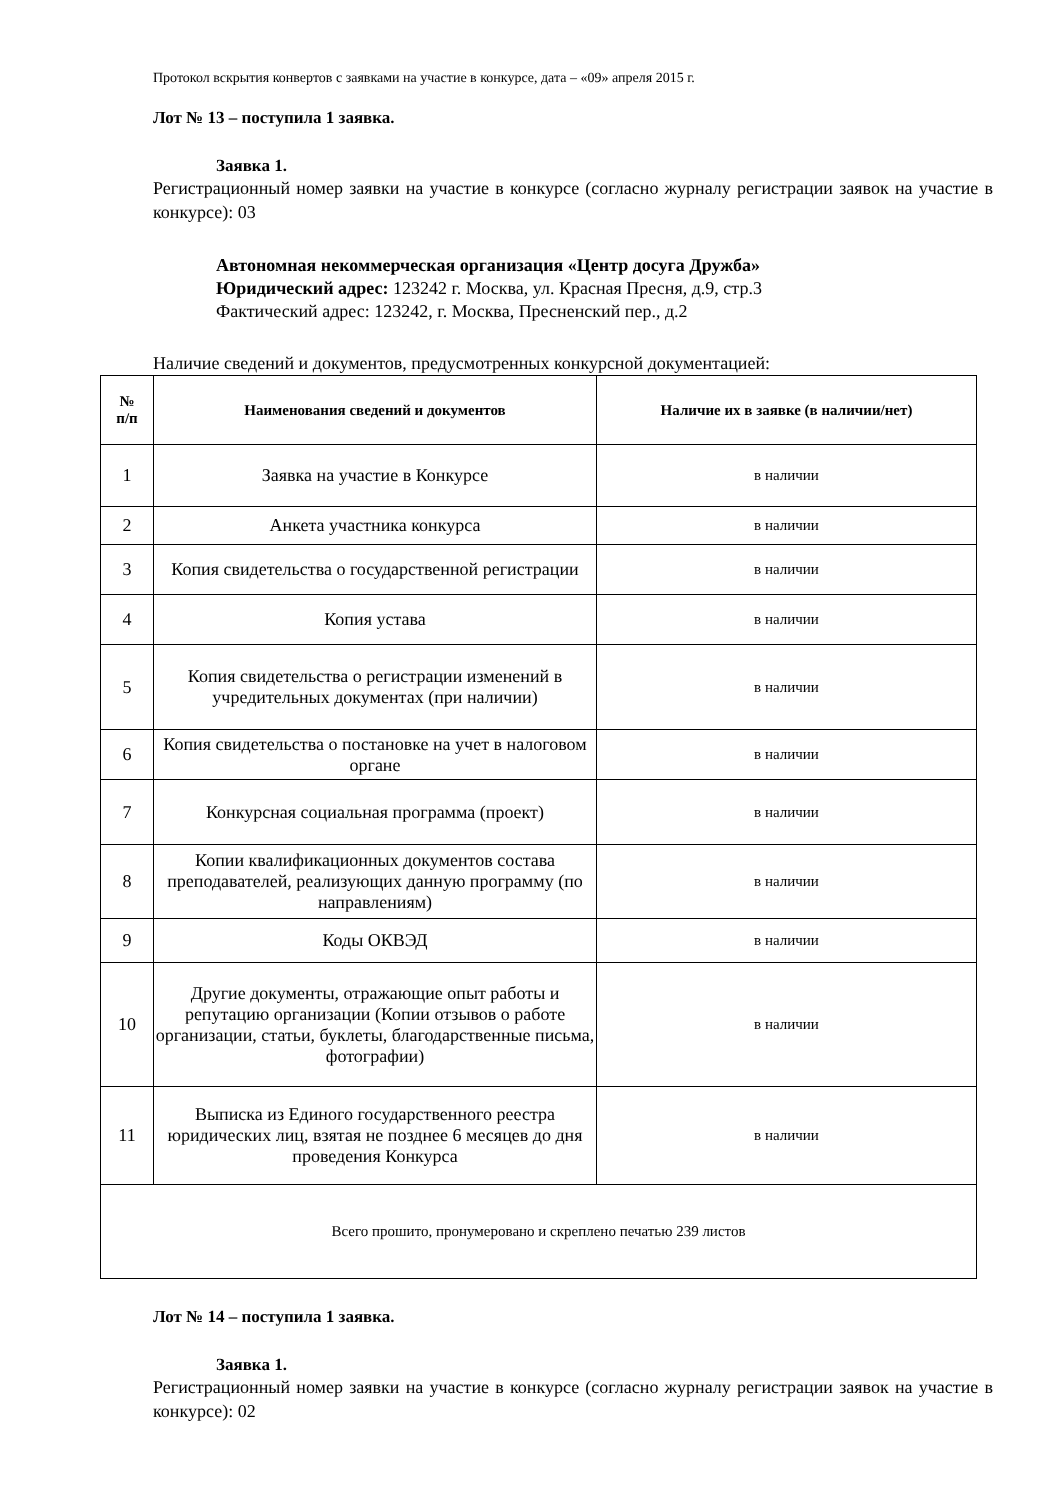Протокол вскрытия конвертов с заявками на участие в конкурсе, дата – «09» апреля 2015 г.
Лот № 13 – поступила 1 заявка.
Заявка 1.
Регистрационный номер заявки на участие в конкурсе (согласно журналу регистрации заявок на участие в конкурсе): 03
Автономная некоммерческая организация «Центр досуга Дружба»
Юридический адрес: 123242 г. Москва, ул. Красная Пресня, д.9, стр.3
Фактический адрес: 123242, г. Москва, Пресненский пер., д.2
Наличие сведений и документов, предусмотренных конкурсной документацией:
| № п/п | Наименования сведений и документов | Наличие их в заявке (в наличии/нет) |
| --- | --- | --- |
| 1 | Заявка на участие в Конкурсе | в наличии |
| 2 | Анкета участника конкурса | в наличии |
| 3 | Копия свидетельства о государственной регистрации | в наличии |
| 4 | Копия устава | в наличии |
| 5 | Копия свидетельства о регистрации изменений в учредительных документах (при наличии) | в наличии |
| 6 | Копия свидетельства о постановке на учет в налоговом органе | в наличии |
| 7 | Конкурсная социальная программа (проект) | в наличии |
| 8 | Копии квалификационных документов состава преподавателей, реализующих данную программу (по направлениям) | в наличии |
| 9 | Коды ОКВЭД | в наличии |
| 10 | Другие документы, отражающие опыт работы и репутацию организации (Копии отзывов о работе организации, статьи, буклеты, благодарственные письма, фотографии) | в наличии |
| 11 | Выписка из Единого государственного реестра юридических лиц, взятая не позднее 6 месяцев до дня проведения Конкурса | в наличии |
| Всего прошито, пронумеровано и скреплено печатью 239 листов | | |
Лот № 14 – поступила 1 заявка.
Заявка 1.
Регистрационный номер заявки на участие в конкурсе (согласно журналу регистрации заявок на участие в конкурсе): 02